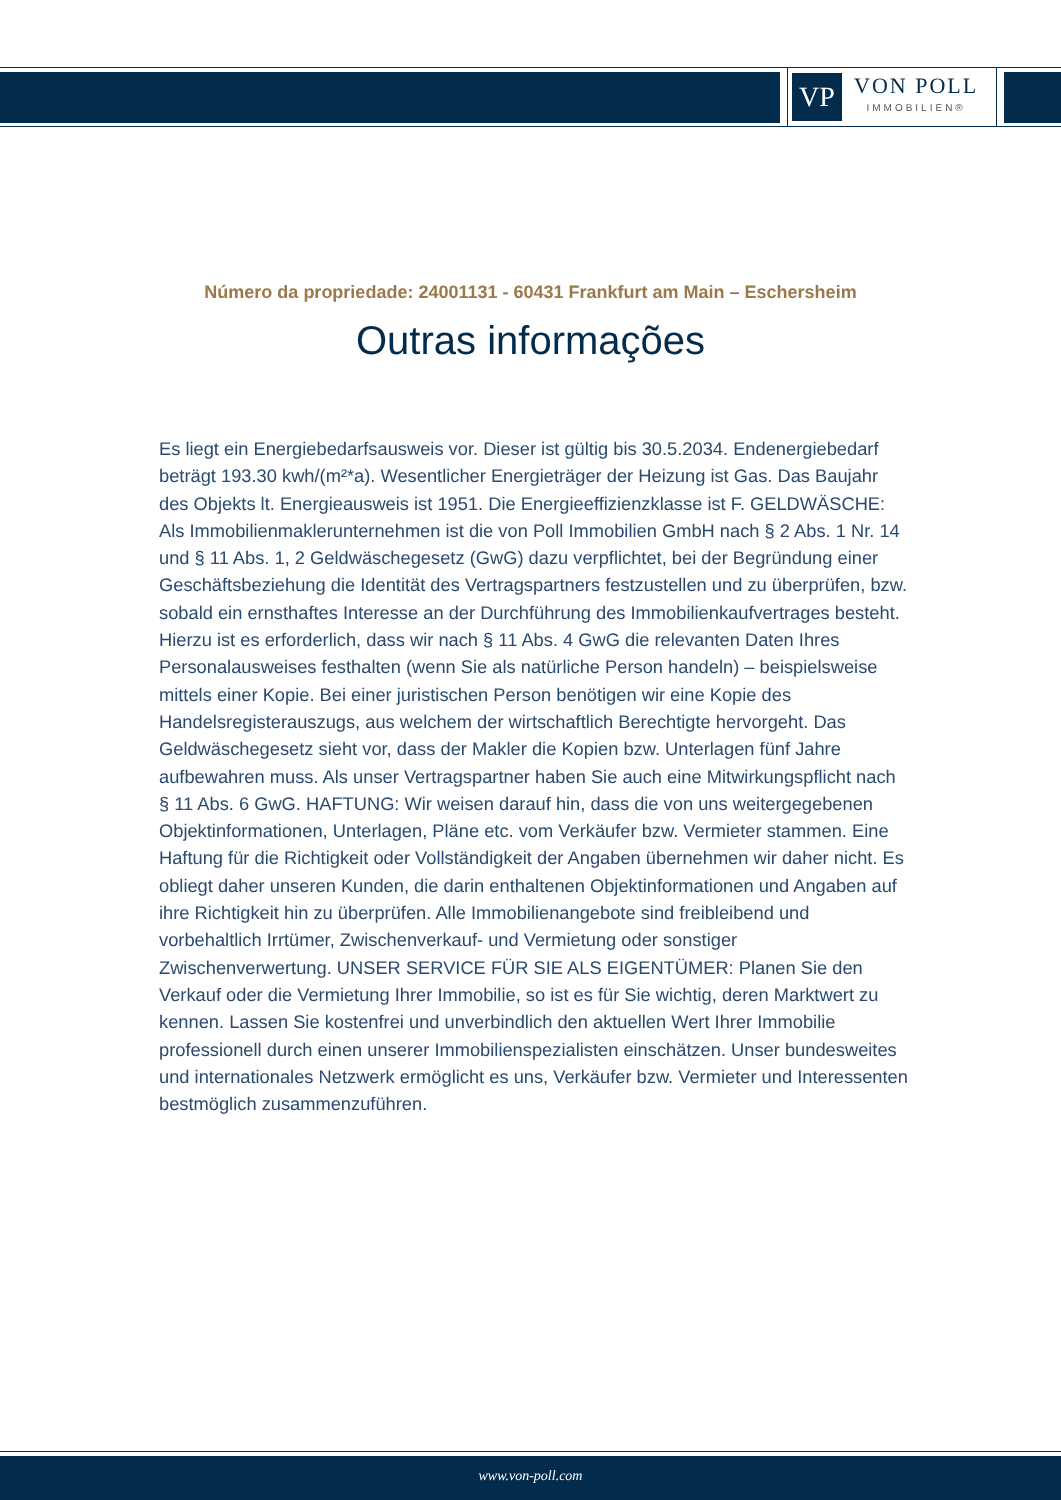VP
VON POLL
IMMOBILIEN®
Número da propriedade: 24001131 - 60431 Frankfurt am Main – Eschersheim
Outras informações
Es liegt ein Energiebedarfsausweis vor. Dieser ist gültig bis 30.5.2034. Endenergiebedarf beträgt 193.30 kwh/(m²*a). Wesentlicher Energieträger der Heizung ist Gas. Das Baujahr des Objekts lt. Energieausweis ist 1951. Die Energieeffizienzklasse ist F. GELDWÄSCHE: Als Immobilienmaklerunternehmen ist die von Poll Immobilien GmbH nach § 2 Abs. 1 Nr. 14 und § 11 Abs. 1, 2 Geldwäschegesetz (GwG) dazu verpflichtet, bei der Begründung einer Geschäftsbeziehung die Identität des Vertragspartners festzustellen und zu überprüfen, bzw. sobald ein ernsthaftes Interesse an der Durchführung des Immobilienkaufvertrages besteht. Hierzu ist es erforderlich, dass wir nach § 11 Abs. 4 GwG die relevanten Daten Ihres Personalausweises festhalten (wenn Sie als natürliche Person handeln) – beispielsweise mittels einer Kopie. Bei einer juristischen Person benötigen wir eine Kopie des Handelsregisterauszugs, aus welchem der wirtschaftlich Berechtigte hervorgeht. Das Geldwäschegesetz sieht vor, dass der Makler die Kopien bzw. Unterlagen fünf Jahre aufbewahren muss. Als unser Vertragspartner haben Sie auch eine Mitwirkungspflicht nach § 11 Abs. 6 GwG. HAFTUNG: Wir weisen darauf hin, dass die von uns weitergegebenen Objektinformationen, Unterlagen, Pläne etc. vom Verkäufer bzw. Vermieter stammen. Eine Haftung für die Richtigkeit oder Vollständigkeit der Angaben übernehmen wir daher nicht. Es obliegt daher unseren Kunden, die darin enthaltenen Objektinformationen und Angaben auf ihre Richtigkeit hin zu überprüfen. Alle Immobilienangebote sind freibleibend und vorbehaltlich Irrtümer, Zwischenverkauf- und Vermietung oder sonstiger Zwischenverwertung. UNSER SERVICE FÜR SIE ALS EIGENTÜMER: Planen Sie den Verkauf oder die Vermietung Ihrer Immobilie, so ist es für Sie wichtig, deren Marktwert zu kennen. Lassen Sie kostenfrei und unverbindlich den aktuellen Wert Ihrer Immobilie professionell durch einen unserer Immobilienspezialisten einschätzen. Unser bundesweites und internationales Netzwerk ermöglicht es uns, Verkäufer bzw. Vermieter und Interessenten bestmöglich zusammenzuführen.
www.von-poll.com